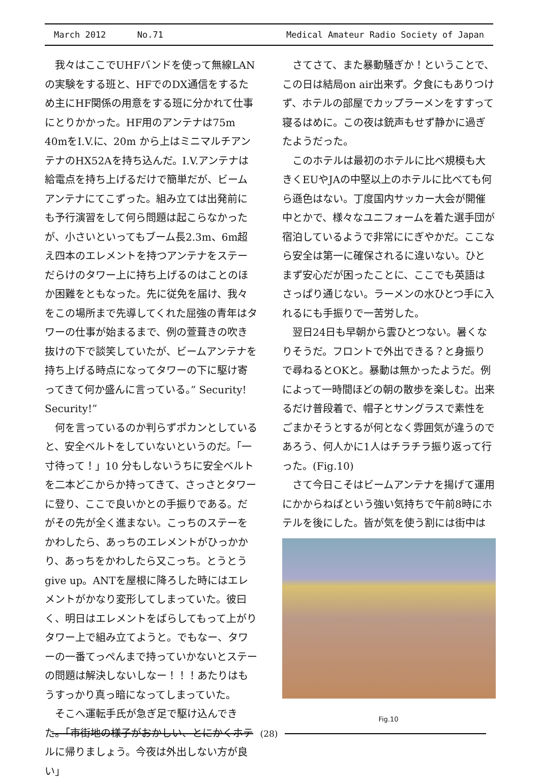March 2012 No.71 Medical Amateur Radio Society of Japan
我々はここでUHFバンドを使って無線LANの実験をする班と、HFでのDX通信をするため主にHF関係の用意をする班に分かれて仕事にとりかかった。HF用のアンテナは75m 40mをI.V.に、20m から上はミニマルチアンテナのHX52Aを持ち込んだ。I.V.アンテナは給電点を持ち上げるだけで簡単だが、ビームアンテナにてこずった。組み立ては出発前にも予行演習をして何ら問題は起こらなかったが、小さいといってもブーム長2.3m、6m超え四本のエレメントを持つアンテナをステーだらけのタワー上に持ち上げるのはことのほか困難をともなった。先に従免を届け、我々をこの場所まで先導してくれた屈強の青年はタワーの仕事が始まるまで、例の萱葺きの吹き抜けの下で談笑していたが、ビームアンテナを持ち上げる時点になってタワーの下に駆け寄ってきて何か盛んに言っている。” Security! Security!”
何を言っているのか判らずポカンとしていると、安全ベルトをしていないというのだ。「一寸待って！」10 分もしないうちに安全ベルトを二本どこからか持ってきて、さっさとタワーに登り、ここで良いかとの手振りである。だがその先が全く進まない。こっちのステーをかわしたら、あっちのエレメントがひっかかり、あっちをかわしたら又こっち。とうとうgive up。ANTを屋根に降ろした時にはエレメントがかなり変形してしまっていた。彼曰く、明日はエレメントをばらしてもって上がりタワー上で組み立てようと。でもなー、タワーの一番てっぺんまで持っていかないとステーの問題は解決しないしなー！！！あたりはもうすっかり真っ暗になってしまっていた。
そこへ運転手氏が急ぎ足で駆け込んできた。「市街地の様子がおかしい、とにかくホテルに帰りましょう。今夜は外出しない方が良い」
さてさて、また暴動騒ぎか！ということで、この日は結局on air出来ず。夕食にもありつけず、ホテルの部屋でカップラーメンをすすって寝るはめに。この夜は銃声もせず静かに過ぎたようだった。
このホテルは最初のホテルに比べ規模も大きくEUやJAの中堅以上のホテルに比べても何ら遜色はない。丁度国内サッカー大会が開催中とかで、様々なユニフォームを着た選手団が宿泊しているようで非常ににぎやかだ。ここなら安全は第一に確保されるに違いない。ひとまず安心だが困ったことに、ここでも英語はさっぱり通じない。ラーメンの水ひとつ手に入れるにも手振りで一苦労した。
翌日24日も早朝から雲ひとつない。暑くなりそうだ。フロントで外出できる？と身振りで尋ねるとOKと。暴動は無かったようだ。例によって一時間ほどの朝の散歩を楽しむ。出来るだけ普段着で、帽子とサングラスで素性をごまかそうとするが何となく雰囲気が違うのであろう、何人かに1人はチラチラ振り返って行った。(Fig.10)
さて今日こそはビームアンテナを揚げて運用にかからねばという強い気持ちで午前8時にホテルを後にした。皆が気を使う割には街中は
Fig.10
(28)